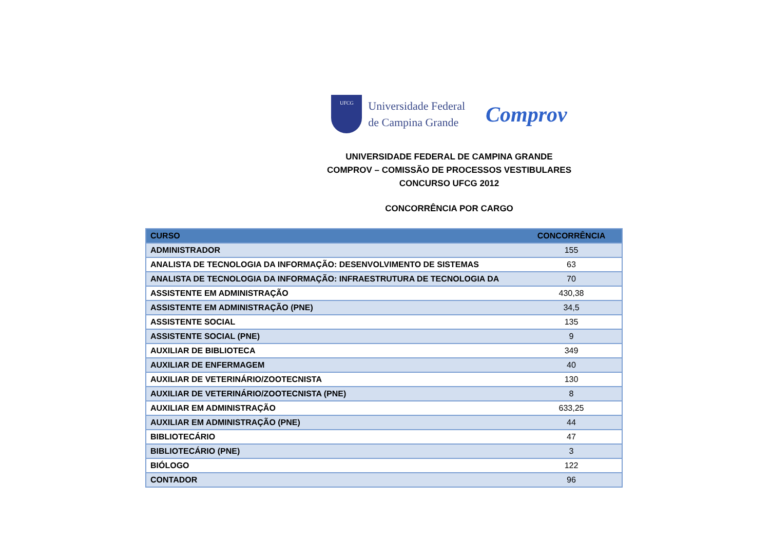UFCG
Universidade Federal
de Campina Grande
Comprov
UNIVERSIDADE FEDERAL DE CAMPINA GRANDE
COMPROV – COMISSÃO DE PROCESSOS VESTIBULARES
CONCURSO UFCG 2012
CONCORRÊNCIA POR CARGO
| CURSO | CONCORRÊNCIA |
| --- | --- |
| ADMINISTRADOR | 155 |
| ANALISTA DE TECNOLOGIA DA INFORMAÇÃO: DESENVOLVIMENTO DE SISTEMAS | 63 |
| ANALISTA DE TECNOLOGIA DA INFORMAÇÃO: INFRAESTRUTURA DE TECNOLOGIA DA | 70 |
| ASSISTENTE EM ADMINISTRAÇÃO | 430,38 |
| ASSISTENTE EM ADMINISTRAÇÃO (PNE) | 34,5 |
| ASSISTENTE SOCIAL | 135 |
| ASSISTENTE SOCIAL (PNE) | 9 |
| AUXILIAR DE BIBLIOTECA | 349 |
| AUXILIAR DE ENFERMAGEM | 40 |
| AUXILIAR DE VETERINÁRIO/ZOOTECNISTA | 130 |
| AUXILIAR DE VETERINÁRIO/ZOOTECNISTA (PNE) | 8 |
| AUXILIAR EM ADMINISTRAÇÃO | 633,25 |
| AUXILIAR EM ADMINISTRAÇÃO (PNE) | 44 |
| BIBLIOTECÁRIO | 47 |
| BIBLIOTECÁRIO (PNE) | 3 |
| BIÓLOGO | 122 |
| CONTADOR | 96 |